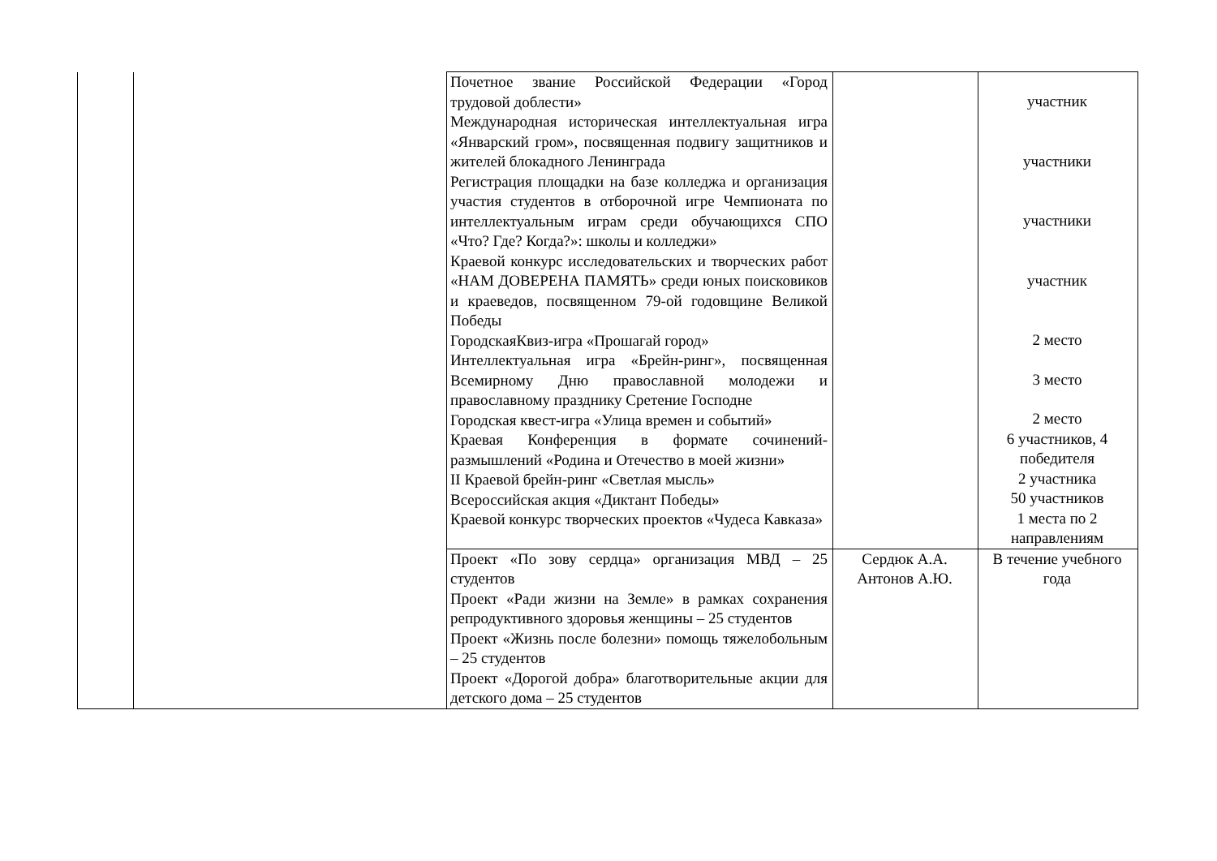| | | Почетное звание Российской Федерации «Город трудовой доблести» Международная историческая интеллектуальная игра «Январский гром», посвященная подвигу защитников и жителей блокадного Ленинграда Регистрация площадки на базе колледжа и организация участия студентов в отборочной игре Чемпионата по интеллектуальным играм среди обучающихся СПО «Что? Где? Когда?»: школы и колледжи» Краевой конкурс исследовательских и творческих работ «НАМ ДОВЕРЕНА ПАМЯТЬ» среди юных поисковиков и краеведов, посвященном 79-ой годовщине Великой Победы ГородскаяКвиз-игра «Прошагай город» Интеллектуальная игра «Брейн-ринг», посвященная Всемирному Дню православной молодежи и православному празднику Сретение Господне Городская квест-игра «Улица времен и событий» Краевая Конференция в формате сочинений-размышлений «Родина и Отечество в моей жизни» II Краевой брейн-ринг «Светлая мысль» Всероссийская акция «Диктант Победы» Краевой конкурс творческих проектов «Чудеса Кавказа» | | участник участники участники участник 2 место 3 место 2 место 6 участников, 4 победителя 2 участника 50 участников 1 места по 2 направлениям |
| | | Проект «По зову сердца» организация МВД – 25 студентов Проект «Ради жизни на Земле» в рамках сохранения репродуктивного здоровья женщины – 25 студентов Проект «Жизнь после болезни» помощь тяжелобольным – 25 студентов Проект «Дорогой добра» благотворительные акции для детского дома – 25 студентов | Сердюк А.А. Антонов А.Ю. | В течение учебного года |